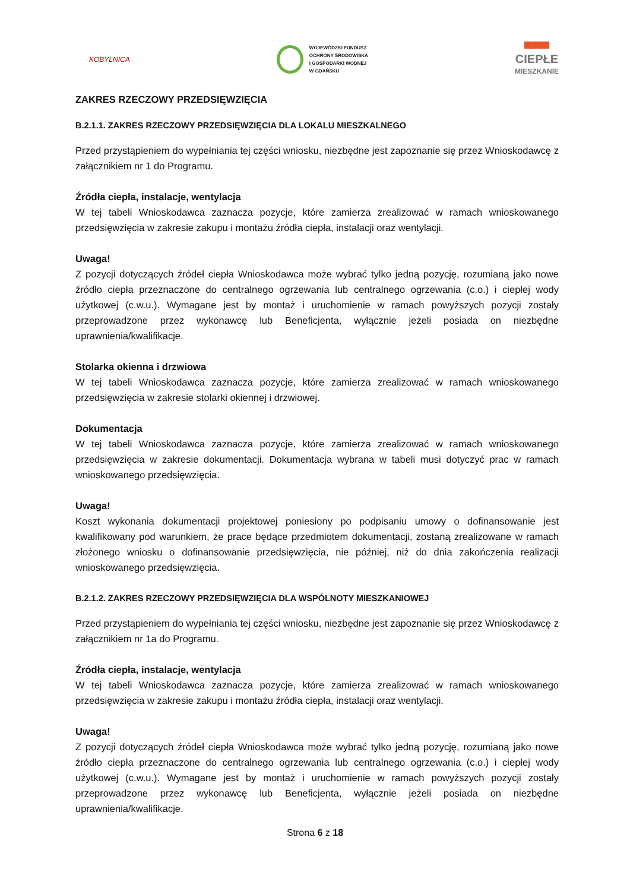KOBYLNICA
WOJEWÓDZKI FUNDUSZ
OCHRONY ŚRODOWISKA
I GOSPODARKI WODNEJ
W GDAŃSKU
▀▀▀
CIEPŁE
MIESZKANIE
ZAKRES RZECZOWY PRZEDSIĘWZIĘCIA
B.2.1.1. ZAKRES RZECZOWY PRZEDSIĘWZIĘCIA DLA LOKALU MIESZKALNEGO
Przed przystąpieniem do wypełniania tej części wniosku, niezbędne jest zapoznanie się przez Wnioskodawcę z załącznikiem nr 1 do Programu.
Źródła ciepła, instalacje, wentylacja
W tej tabeli Wnioskodawca zaznacza pozycje, które zamierza zrealizować w ramach wnioskowanego przedsięwzięcia w zakresie zakupu i montażu źródła ciepła, instalacji oraz wentylacji.
Uwaga!
Z pozycji dotyczących źródeł ciepła Wnioskodawca może wybrać tylko jedną pozycję, rozumianą jako nowe źródło ciepła przeznaczone do centralnego ogrzewania lub centralnego ogrzewania (c.o.) i ciepłej wody użytkowej (c.w.u.). Wymagane jest by montaż i uruchomienie w ramach powyższych pozycji zostały przeprowadzone przez wykonawcę lub Beneficjenta, wyłącznie jeżeli posiada on niezbędne uprawnienia/kwalifikacje.
Stolarka okienna i drzwiowa
W tej tabeli Wnioskodawca zaznacza pozycje, które zamierza zrealizować w ramach wnioskowanego przedsięwzięcia w zakresie stolarki okiennej i drzwiowej.
Dokumentacja
W tej tabeli Wnioskodawca zaznacza pozycje, które zamierza zrealizować w ramach wnioskowanego przedsięwzięcia w zakresie dokumentacji. Dokumentacja wybrana w tabeli musi dotyczyć prac w ramach wnioskowanego przedsięwzięcia.
Uwaga!
Koszt wykonania dokumentacji projektowej poniesiony po podpisaniu umowy o dofinansowanie jest kwalifikowany pod warunkiem, że prace będące przedmiotem dokumentacji, zostaną zrealizowane w ramach złożonego wniosku o dofinansowanie przedsięwzięcia, nie później, niż do dnia zakończenia realizacji wnioskowanego przedsięwzięcia.
B.2.1.2. ZAKRES RZECZOWY PRZEDSIĘWZIĘCIA DLA WSPÓLNOTY MIESZKANIOWEJ
Przed przystąpieniem do wypełniania tej części wniosku, niezbędne jest zapoznanie się przez Wnioskodawcę z załącznikiem nr 1a do Programu.
Źródła ciepła, instalacje, wentylacja
W tej tabeli Wnioskodawca zaznacza pozycje, które zamierza zrealizować w ramach wnioskowanego przedsięwzięcia w zakresie zakupu i montażu źródła ciepła, instalacji oraz wentylacji.
Uwaga!
Z pozycji dotyczących źródeł ciepła Wnioskodawca może wybrać tylko jedną pozycję, rozumianą jako nowe źródło ciepła przeznaczone do centralnego ogrzewania lub centralnego ogrzewania (c.o.) i ciepłej wody użytkowej (c.w.u.). Wymagane jest by montaż i uruchomienie w ramach powyższych pozycji zostały przeprowadzone przez wykonawcę lub Beneficjenta, wyłącznie jeżeli posiada on niezbędne uprawnienia/kwalifikacje.
Strona 6 z 18